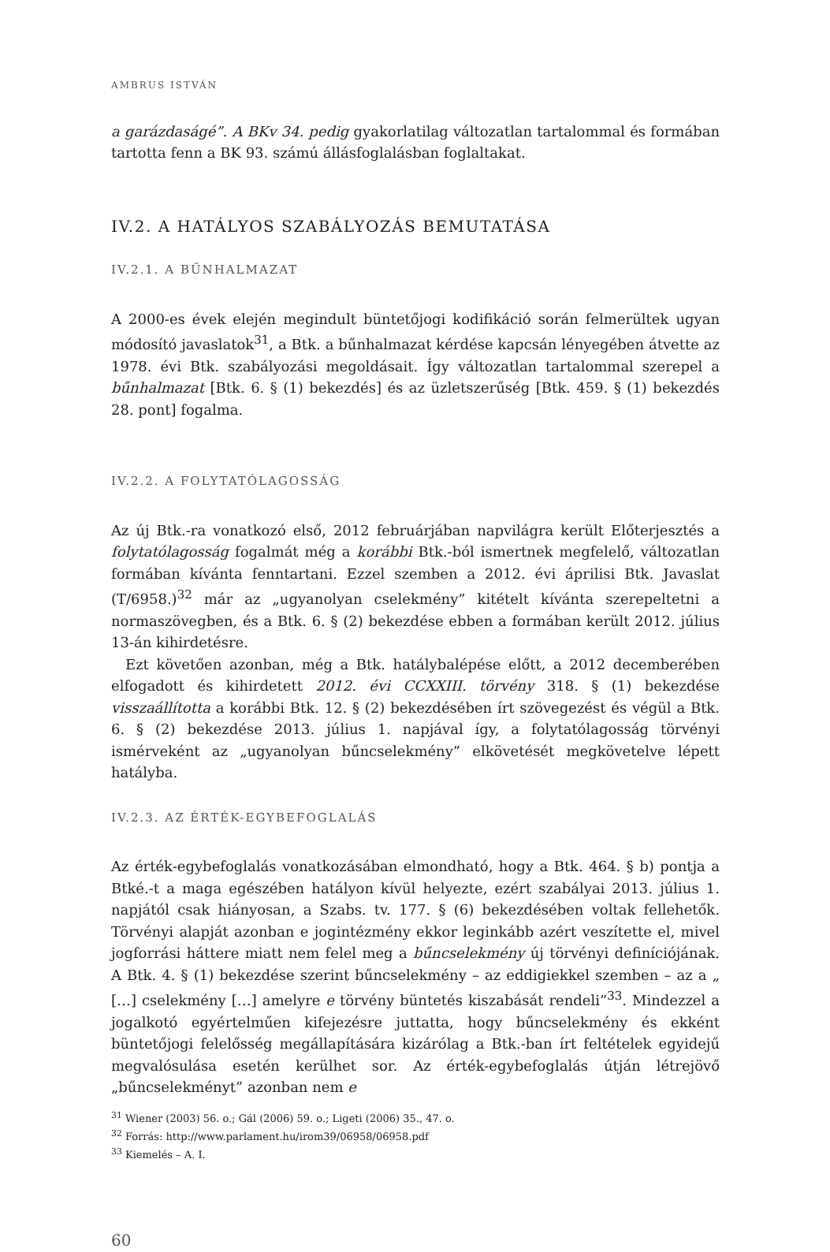AMBRUS ISTVÁN
a garázdaságé”. A BKv 34. pedig gyakorlatilag változatlan tartalommal és formában tartotta fenn a BK 93. számú állásfoglalásban foglaltakat.
IV.2. A HATÁLYOS SZABÁLYOZÁS BEMUTATÁSA
IV.2.1. A BŰNHALMAZAT
A 2000-es évek elején megindult büntetőjogi kodifikáció során felmerültek ugyan módosító javaslatok<sup>31</sup>, a Btk. a bűnhalmazat kérdése kapcsán lényegében átvette az 1978. évi Btk. szabályozási megoldásait. Így változatlan tartalommal szerepel a bűnhalmazat [Btk. 6. § (1) bekezdés] és az üzletszerűség [Btk. 459. § (1) bekezdés 28. pont] fogalma.
IV.2.2. A FOLYTATÓLAGOSSÁG
Az új Btk.-ra vonatkozó első, 2012 februárjában napvilágra került Előterjesztés a folytatólagosság fogalmát még a korábbi Btk.-ból ismertnek megfelelő, változatlan formában kívánta fenntartani. Ezzel szemben a 2012. évi áprilisi Btk. Javaslat (T/6958.)<sup>32</sup> már az „ugyanolyan cselekmény” kitételt kívánta szerepeltetni a normaszövegben, és a Btk. 6. § (2) bekezdése ebben a formában került 2012. július 13-án kihirdetésre.
Ezt követően azonban, még a Btk. hatálybalépése előtt, a 2012 decemberében elfogadott és kihirdetett 2012. évi CCXXIII. törvény 318. § (1) bekezdése visszaállította a korábbi Btk. 12. § (2) bekezdésében írt szövegezést és végül a Btk. 6. § (2) bekezdése 2013. július 1. napjával így, a folytatólagosság törvényi ismérveként az „ugyanolyan bűncselekmény” elkövetését megkövetelve lépett hatályba.
IV.2.3. AZ ÉRTÉK-EGYBEFOGLALÁS
Az érték-egybefoglalás vonatkozásában elmondható, hogy a Btk. 464. § b) pontja a Btké.-t a maga egészében hatályon kívül helyezte, ezért szabályai 2013. július 1. napjától csak hiányosan, a Szabs. tv. 177. § (6) bekezdésében voltak fellehetők. Törvényi alapját azonban e jogintézmény ekkor leginkább azért veszítette el, mivel jogforrási háttere miatt nem felel meg a bűncselekmény új törvényi definíciójának. A Btk. 4. § (1) bekezdése szerint bűncselekmény – az eddigiekkel szemben – az a „ […] cselekmény […] amelyre e törvény büntetés kiszabását rendeli”<sup>33</sup>. Mindezzel a jogalkotó egyértelműen kifejezésre juttatta, hogy bűncselekmény és ekként büntetőjogi felelősség megállapítására kizárólag a Btk.-ban írt feltételek egyidejű megvalósulása esetén kerülhet sor. Az érték-egybefoglalás útján létrejövő „bűncselekményt” azonban nem e
<sup>31</sup> Wiener (2003) 56. o.; Gál (2006) 59. o.; Ligeti (2006) 35., 47. o.
<sup>32</sup> Forrás: http://www.parlament.hu/irom39/06958/06958.pdf
<sup>33</sup> Kiemelés – A. I.
60